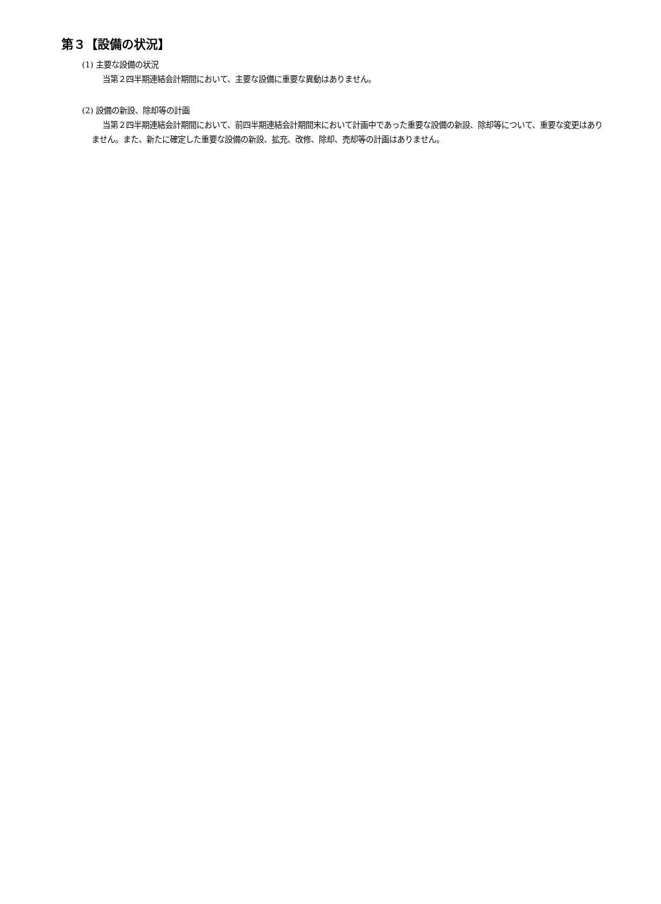第３【設備の状況】
(1) 主要な設備の状況
当第２四半期連結会計期間において、主要な設備に重要な異動はありません。
(2) 設備の新設、除却等の計画
当第２四半期連結会計期間において、前四半期連結会計期間末において計画中であった重要な設備の新設、除却等について、重要な変更はありません。また、新たに確定した重要な設備の新設、拡充、改修、除却、売却等の計画はありません。